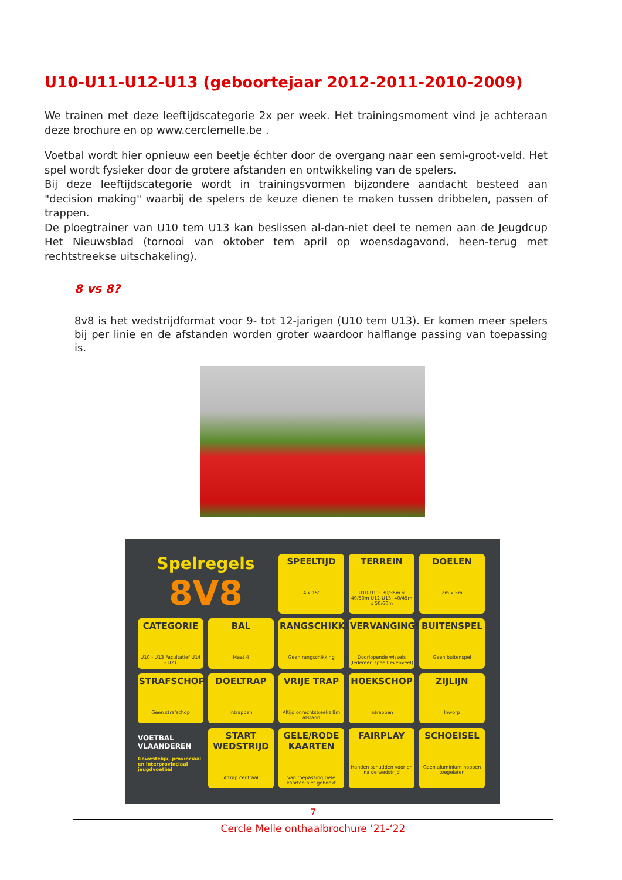U10-U11-U12-U13 (geboortejaar 2012-2011-2010-2009)
We trainen met deze leeftijdscategorie 2x per week. Het trainingsmoment vind je achteraan deze brochure en op www.cerclemelle.be .
Voetbal wordt hier opnieuw een beetje échter door de overgang naar een semi-groot-veld. Het spel wordt fysieker door de grotere afstanden en ontwikkeling van de spelers.
Bij deze leeftijdscategorie wordt in trainingsvormen bijzondere aandacht besteed aan "decision making" waarbij de spelers de keuze dienen te maken tussen dribbelen, passen of trappen.
De ploegtrainer van U10 tem U13 kan beslissen al-dan-niet deel te nemen aan de Jeugdcup Het Nieuwsblad (tornooi van oktober tem april op woensdagavond, heen-terug met rechtstreekse uitschakeling).
8 vs 8?
8v8 is het wedstrijdformat voor 9- tot 12-jarigen (U10 tem U13). Er komen meer spelers bij per linie en de afstanden worden groter waardoor halflange passing van toepassing is.
Spelregels
8V8
SPEELTIJD
4 x 15'
TERREIN
U10-U11: 30/35m x 40/50m U12-U13: 40/45m x 50/60m
DOELEN
2m x 5m
CATEGORIE
U10 - U13 Facultatief U14 - U21
BAL
Maat 4
RANGSCHIKKING
Geen rangschikking
VERVANGINGEN
Doorlopende wissels (Iedereen speelt evenveel)
BUITENSPEL
Geen buitenspel
STRAFSCHOP
Geen strafschop
DOELTRAP
Intrappen
VRIJE TRAP
Altijd onrechtstreeks 8m afstand
HOEKSCHOP
Intrappen
ZIJLIJN
Inworp
VOETBAL VLAANDEREN
Gewestelijk, provinciaal en interprovinciaal jeugdvoetbal
START WEDSTRIJD
Aftrap centraal
GELE/RODE KAARTEN
Van toepassing Gele kaarten niet geboekt
FAIRPLAY
Handen schudden voor en na de wedstrijd
SCHOEISEL
Geen aluminium noppen toegelaten
7
Cercle Melle onthaalbrochure ’21-‘22